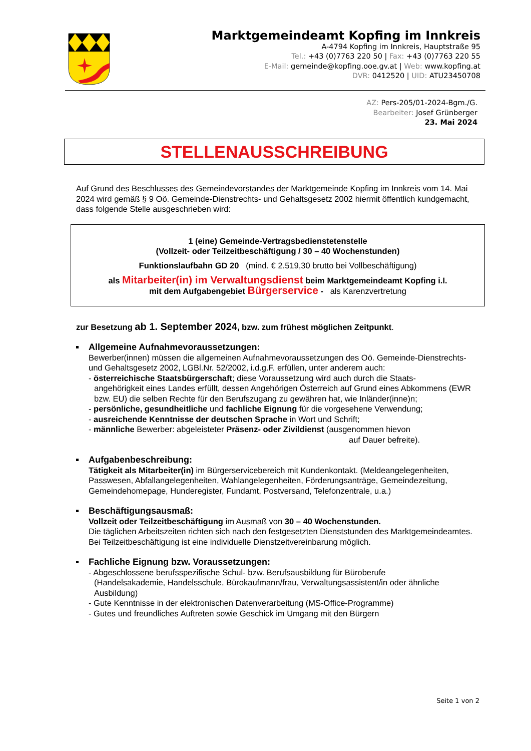Marktgemeindeamt Kopfing im Innkreis
A-4794 Kopfing im Innkreis, Hauptstraße 95
Tel.: +43 (0)7763 220 50 | Fax: +43 (0)7763 220 55
E-Mail: gemeinde@kopfing.ooe.gv.at | Web: www.kopfing.at
DVR: 0412520 | UID: ATU23450708
AZ: Pers-205/01-2024-Bgm./G.
Bearbeiter: Josef Grünberger
23. Mai 2024
STELLENAUSSCHREIBUNG
Auf Grund des Beschlusses des Gemeindevorstandes der Marktgemeinde Kopfing im Innkreis vom 14. Mai 2024 wird gemäß § 9 Oö. Gemeinde-Dienstrechts- und Gehaltsgesetz 2002 hiermit öffentlich kundgemacht, dass folgende Stelle ausgeschrieben wird:
1 (eine) Gemeinde-Vertragsbedienstetenstelle
(Vollzeit- oder Teilzeitbeschäftigung / 30 – 40 Wochenstunden)
Funktionslaufbahn GD 20 (mind. € 2.519,30 brutto bei Vollbeschäftigung)
als Mitarbeiter(in) im Verwaltungsdienst beim Marktgemeindeamt Kopfing i.I.
mit dem Aufgabengebiet Bürgerservice - als Karenzvertretung
zur Besetzung ab 1. September 2024, bzw. zum frühest möglichen Zeitpunkt.
Allgemeine Aufnahmevoraussetzungen:
Bewerber(innen) müssen die allgemeinen Aufnahmevoraussetzungen des Oö. Gemeinde-Dienstrechts- und Gehaltsgesetz 2002, LGBl.Nr. 52/2002, i.d.g.F. erfüllen, unter anderem auch:
- österreichische Staatsbürgerschaft; diese Voraussetzung wird auch durch die Staats-
angehörigkeit eines Landes erfüllt, dessen Angehörigen Österreich auf Grund eines Abkommens (EWR bzw. EU) die selben Rechte für den Berufszugang zu gewähren hat, wie Inländer(inne)n;
- persönliche, gesundheitliche und fachliche Eignung für die vorgesehene Verwendung;
- ausreichende Kenntnisse der deutschen Sprache in Wort und Schrift;
- männliche Bewerber: abgeleisteter Präsenz- oder Zivildienst (ausgenommen hievon
auf Dauer befreite).
Aufgabenbeschreibung:
Tätigkeit als Mitarbeiter(in) im Bürgerservicebereich mit Kundenkontakt. (Meldeangelegenheiten, Passwesen, Abfallangelegenheiten, Wahlangelegenheiten, Förderungsanträge, Gemeindezeitung, Gemeindehomepage, Hunderegister, Fundamt, Postversand, Telefonzentrale, u.a.)
Beschäftigungsausmaß:
Vollzeit oder Teilzeitbeschäftigung im Ausmaß von 30 – 40 Wochenstunden.
Die täglichen Arbeitszeiten richten sich nach den festgesetzten Dienststunden des Marktgemeindeamtes. Bei Teilzeitbeschäftigung ist eine individuelle Dienstzeitvereinbarung möglich.
Fachliche Eignung bzw. Voraussetzungen:
- Abgeschlossene berufsspezifische Schul- bzw. Berufsausbildung für Büroberufe
(Handelsakademie, Handelsschule, Bürokaufmann/frau, Verwaltungsassistent/in oder ähnliche Ausbildung)
- Gute Kenntnisse in der elektronischen Datenverarbeitung (MS-Office-Programme)
- Gutes und freundliches Auftreten sowie Geschick im Umgang mit den Bürgern
Seite 1 von 2